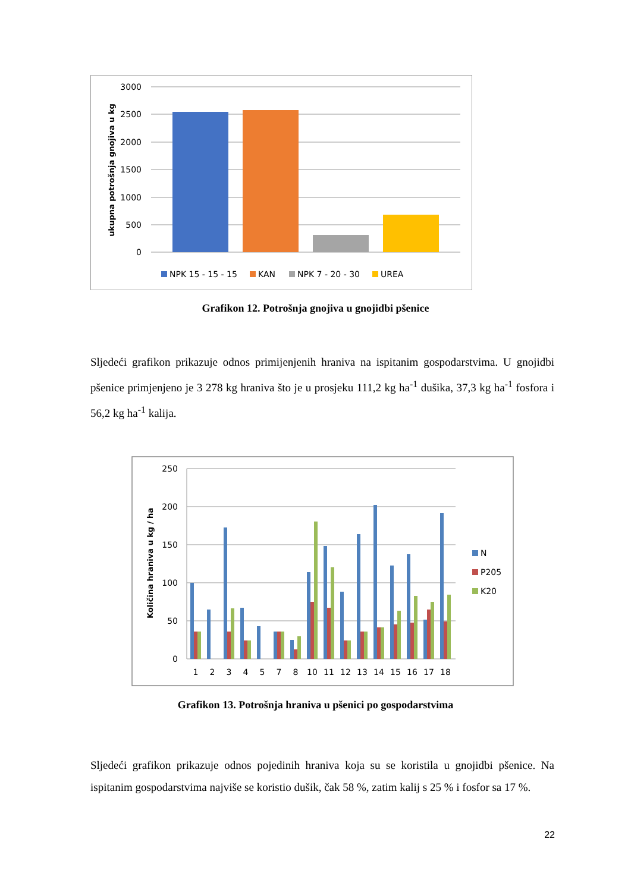3000
2500
2000
1500
1000
500
0
ukupna potrošnja gnojiva u kg
NPK 15 - 15 - 15
KAN
NPK 7 - 20 - 30
UREA
Grafikon 12. Potrošnja gnojiva u gnojidbi pšenice
Sljedeći grafikon prikazuje odnos primijenjenih hraniva na ispitanim gospodarstvima. U gnojidbi pšenice primjenjeno je 3 278 kg hraniva što je u prosjeku 111,2 kg ha<sup>-1</sup> dušika, 37,3 kg ha<sup>-1</sup> fosfora i 56,2 kg ha<sup>-1</sup> kalija.
250
200
150
100
50
0
Količina hraniva u kg / ha
1
2
3
4
5
7
8
10
11
12
13
14
15
16
17
18
N
P205
K20
Grafikon 13. Potrošnja hraniva u pšenici po gospodarstvima
Sljedeći grafikon prikazuje odnos pojedinih hraniva koja su se koristila u gnojidbi pšenice. Na ispitanim gospodarstvima najviše se koristio dušik, čak 58 %, zatim kalij s 25 % i fosfor sa 17 %.
22